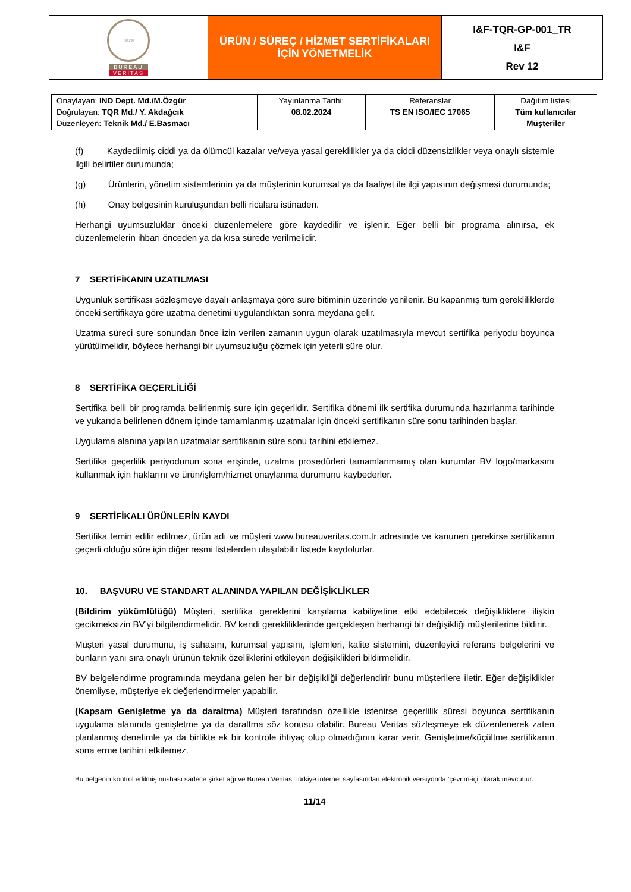| 1828 BUREAU VERITAS | ÜRÜN / SÜREÇ / HİZMET SERTİFİKALARI İÇİN YÖNETMELİK | I&F-TQR-GP-001_TR I&F Rev 12 |
| Onaylayan: IND Dept. Md./M.Özgür Doğrulayan: TQR Md./ Y. Akdağcık Düzenleyen : Teknik Md./ E.Basmacı | Yayınlanma Tarihi: 08.02.2024 | Referanslar TS EN ISO/IEC 17065 | Dağıtım listesi Tüm kullanıcılar Müşteriler |
(f) Kaydedilmiş ciddi ya da ölümcül kazalar ve/veya yasal gereklilikler ya da ciddi düzensizlikler veya onaylı sistemle ilgili belirtiler durumunda;
(g) Ürünlerin, yönetim sistemlerinin ya da müşterinin kurumsal ya da faaliyet ile ilgi yapısının değişmesi durumunda;
(h) Onay belgesinin kuruluşundan belli ricalara istinaden.
Herhangi uyumsuzluklar önceki düzenlemelere göre kaydedilir ve işlenir. Eğer belli bir programa alınırsa, ek düzenlemelerin ihbarı önceden ya da kısa sürede verilmelidir.
7 SERTİFİKANIN UZATILMASI
Uygunluk sertifikası sözleşmeye dayalı anlaşmaya göre sure bitiminin üzerinde yenilenir. Bu kapanmış tüm gerekliliklerde önceki sertifikaya göre uzatma denetimi uygulandıktan sonra meydana gelir.
Uzatma süreci sure sonundan önce izin verilen zamanın uygun olarak uzatılmasıyla mevcut sertifika periyodu boyunca yürütülmelidir, böylece herhangi bir uyumsuzluğu çözmek için yeterli süre olur.
8 SERTİFİKA GEÇERLİLİĞİ
Sertifika belli bir programda belirlenmiş sure için geçerlidir. Sertifika dönemi ilk sertifika durumunda hazırlanma tarihinde ve yukarıda belirlenen dönem içinde tamamlanmış uzatmalar için önceki sertifikanın süre sonu tarihinden başlar.
Uygulama alanına yapılan uzatmalar sertifikanın süre sonu tarihini etkilemez.
Sertifika geçerlilik periyodunun sona erişinde, uzatma prosedürleri tamamlanmamış olan kurumlar BV logo/markasını kullanmak için haklarını ve ürün/işlem/hizmet onaylanma durumunu kaybederler.
9 SERTİFİKALI ÜRÜNLERİN KAYDI
Sertifika temin edilir edilmez, ürün adı ve müşteri www.bureauveritas.com.tr adresinde ve kanunen gerekirse sertifikanın geçerli olduğu süre için diğer resmi listelerden ulaşılabilir listede kaydolurlar.
10. BAŞVURU VE STANDART ALANINDA YAPILAN DEĞİŞİKLİKLER
(Bildirim yükümlülüğü) Müşteri, sertifika gereklerini karşılama kabiliyetine etki edebilecek değişikliklere ilişkin gecikmeksizin BV’yi bilgilendirmelidir. BV kendi gerekliliklerinde gerçekleşen herhangi bir değişikliği müşterilerine bildirir.
Müşteri yasal durumunu, iş sahasını, kurumsal yapısını, işlemleri, kalite sistemini, düzenleyici referans belgelerini ve bunların yanı sıra onaylı ürünün teknik özelliklerini etkileyen değişiklikleri bildirmelidir.
BV belgelendirme programında meydana gelen her bir değişikliği değerlendirir bunu müşterilere iletir. Eğer değişiklikler önemliyse, müşteriye ek değerlendirmeler yapabilir.
(Kapsam Genişletme ya da daraltma) Müşteri tarafından özellikle istenirse geçerlilik süresi boyunca sertifikanın uygulama alanında genişletme ya da daraltma söz konusu olabilir. Bureau Veritas sözleşmeye ek düzenlenerek zaten planlanmış denetimle ya da birlikte ek bir kontrole ihtiyaç olup olmadığının karar verir. Genişletme/küçültme sertifikanın sona erme tarihini etkilemez.
Bu belgenin kontrol edilmiş nüshası sadece şirket ağı ve Bureau Veritas Türkiye internet sayfasından elektronik versiyonda ‘çevrim-içi’ olarak mevcuttur.
11/14